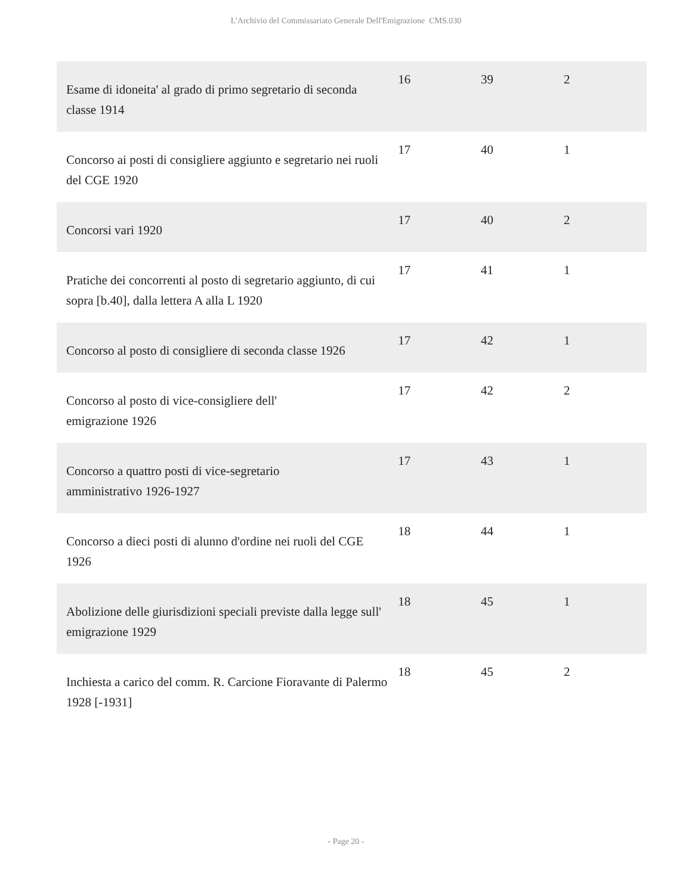L'Archivio del Commissariato Generale Dell'Emigrazione CMS.030
| Esame di idoneita' al grado di primo segretario di seconda classe 1914 | 16 | 39 | 2 |
| Concorso ai posti di consigliere aggiunto e segretario nei ruoli del CGE 1920 | 17 | 40 | 1 |
| Concorsi vari 1920 | 17 | 40 | 2 |
| Pratiche dei concorrenti al posto di segretario aggiunto, di cui sopra [b.40], dalla lettera A alla L 1920 | 17 | 41 | 1 |
| Concorso al posto di consigliere di seconda classe 1926 | 17 | 42 | 1 |
| Concorso al posto di vice-consigliere dell' emigrazione 1926 | 17 | 42 | 2 |
| Concorso a quattro posti di vice-segretario amministrativo 1926-1927 | 17 | 43 | 1 |
| Concorso a dieci posti di alunno d'ordine nei ruoli del CGE 1926 | 18 | 44 | 1 |
| Abolizione delle giurisdizioni speciali previste dalla legge sull' emigrazione 1929 | 18 | 45 | 1 |
| Inchiesta a carico del comm. R. Carcione Fioravante di Palermo 1928 [-1931] | 18 | 45 | 2 |
- Page 20 -